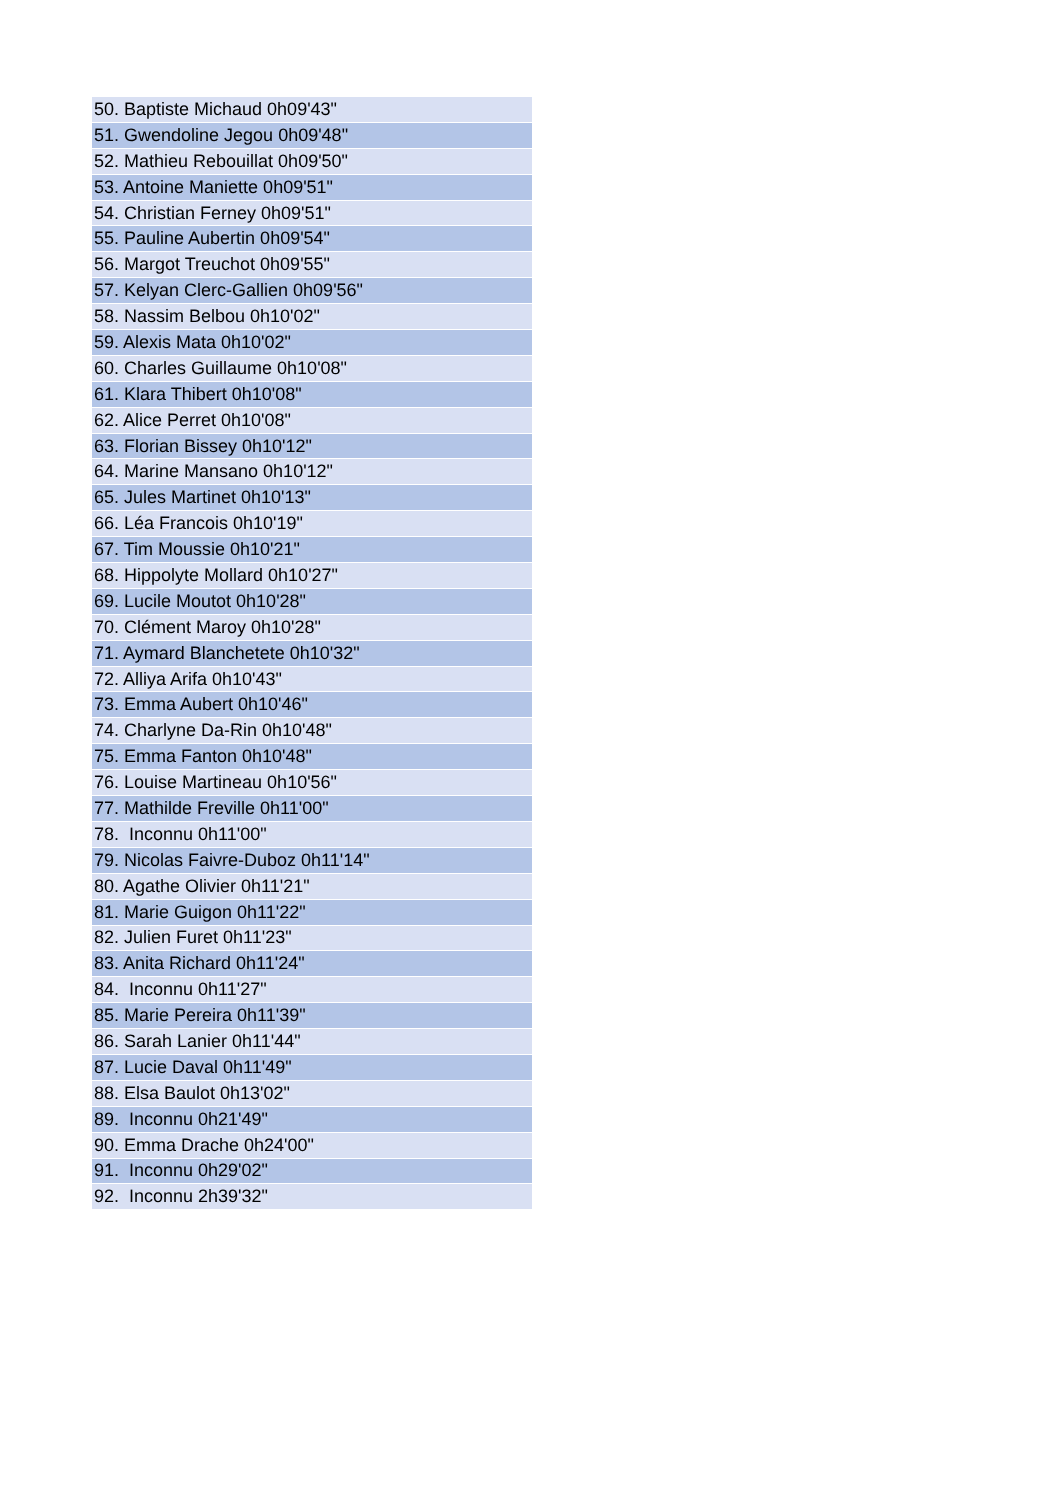| 50. Baptiste Michaud 0h09'43" |
| 51. Gwendoline Jegou 0h09'48" |
| 52. Mathieu Rebouillat 0h09'50" |
| 53. Antoine Maniette 0h09'51" |
| 54. Christian Ferney 0h09'51" |
| 55. Pauline Aubertin 0h09'54" |
| 56. Margot Treuchot 0h09'55" |
| 57. Kelyan Clerc-Gallien 0h09'56" |
| 58. Nassim Belbou 0h10'02" |
| 59. Alexis Mata 0h10'02" |
| 60. Charles Guillaume 0h10'08" |
| 61. Klara Thibert 0h10'08" |
| 62. Alice Perret 0h10'08" |
| 63. Florian Bissey 0h10'12" |
| 64. Marine Mansano 0h10'12" |
| 65. Jules Martinet 0h10'13" |
| 66. Léa Francois 0h10'19" |
| 67. Tim Moussie 0h10'21" |
| 68. Hippolyte Mollard 0h10'27" |
| 69. Lucile Moutot 0h10'28" |
| 70. Clément Maroy 0h10'28" |
| 71. Aymard Blanchetete 0h10'32" |
| 72. Alliya Arifa 0h10'43" |
| 73. Emma Aubert 0h10'46" |
| 74. Charlyne Da-Rin 0h10'48" |
| 75. Emma Fanton 0h10'48" |
| 76. Louise Martineau 0h10'56" |
| 77. Mathilde Freville 0h11'00" |
| 78. Inconnu 0h11'00" |
| 79. Nicolas Faivre-Duboz 0h11'14" |
| 80. Agathe Olivier 0h11'21" |
| 81. Marie Guigon 0h11'22" |
| 82. Julien Furet 0h11'23" |
| 83. Anita Richard 0h11'24" |
| 84. Inconnu 0h11'27" |
| 85. Marie Pereira 0h11'39" |
| 86. Sarah Lanier 0h11'44" |
| 87. Lucie Daval 0h11'49" |
| 88. Elsa Baulot 0h13'02" |
| 89. Inconnu 0h21'49" |
| 90. Emma Drache 0h24'00" |
| 91. Inconnu 0h29'02" |
| 92. Inconnu 2h39'32" |